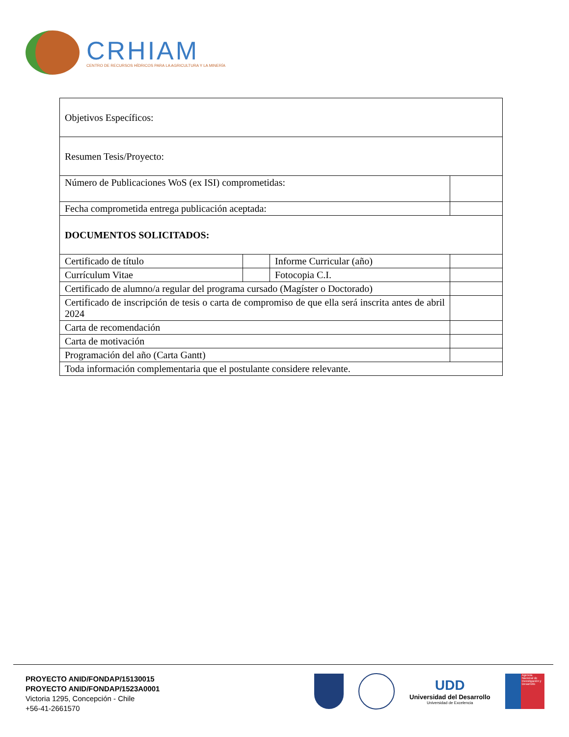CRHIAM
CENTRO DE RECURSOS HÍDRICOS PARA LA AGRICULTURA Y LA MINERÍA
| Objetivos Específicos: | | | |
| Resumen Tesis/Proyecto: | | | |
| Número de Publicaciones WoS (ex ISI) comprometidas: | | | |
| Fecha comprometida entrega publicación aceptada: | | | |
| DOCUMENTOS SOLICITADOS: | | | |
| Certificado de título | | Informe Curricular (año) | |
| Currículum Vitae | | Fotocopia C.I. | |
| Certificado de alumno/a regular del programa cursado (Magíster o Doctorado) | | | |
| Certificado de inscripción de tesis o carta de compromiso de que ella será inscrita antes de abril 2024 | | | |
| Carta de recomendación | | | |
| Carta de motivación | | | |
| Programación del año (Carta Gantt) | | | |
| Toda información complementaria que el postulante considere relevante. | | | |
PROYECTO ANID/FONDAP/15130015
PROYECTO ANID/FONDAP/1523A0001
Victoria 1295, Concepción - Chile
+56-41-2661570
UDD
Universidad del Desarrollo
Universidad de Excelencia
Agencia Nacional de Investigación y Desarrollo